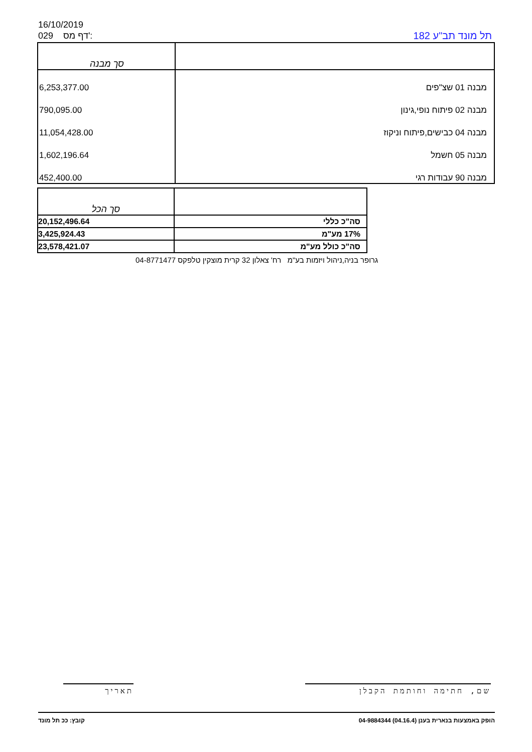16/10/2019
029 דף מס':
תל מונד תב"ע 182
| | סך מבנה |
| מבנה 01 שצ"פים | 6,253,377.00 |
| מבנה 02 פיתוח נופי,גינון | 790,095.00 |
| מבנה 04 כבישים,פיתוח וניקוז | 11,054,428.00 |
| מבנה 05 חשמל | 1,602,196.64 |
| מבנה 90 עבודות רגי | 452,400.00 |
| | סך הכל |
| סה"כ כללי | 20,152,496.64 |
| 17% מע"מ | 3,425,924.43 |
| סה"כ כולל מע"מ | 23,578,421.07 |
גרופר בניה,ניהול ויזמות בע"מ רח' צאלון 32 קרית מוצקין טלפקס 04-8771477
שם, חתימה וחותמת הקבלן
תאריך
הופק באמצעות בנארית בענן (04.16.4) 04-9884344 קובץ: ככ תל מונד